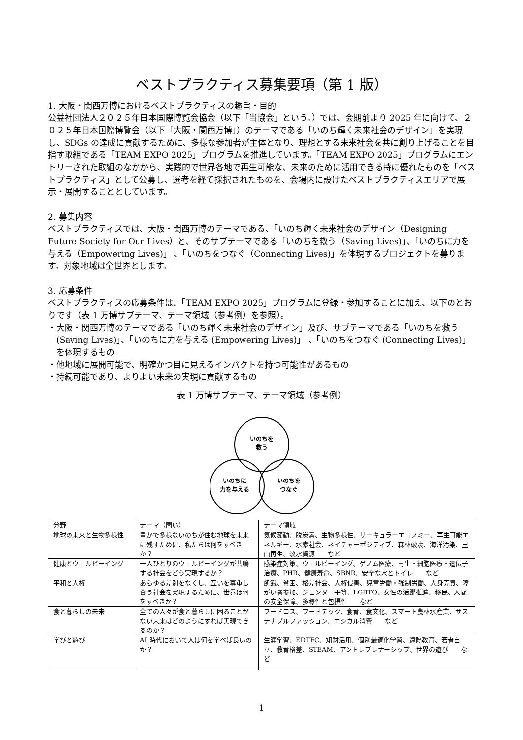ベストプラクティス募集要項（第 1 版）
1. 大阪・関西万博におけるベストプラクティスの趣旨・目的
公益社団法人２０２５年日本国際博覧会協会（以下「当協会」という。）では、会期前より 2025 年に向けて、２０２５年日本国際博覧会（以下「大阪・関西万博」）のテーマである「いのち輝く未来社会のデザイン」を実現し、SDGs の達成に貢献するために、多様な参加者が主体となり、理想とする未来社会を共に創り上げることを目指す取組である「TEAM EXPO 2025」プログラムを推進しています。「TEAM EXPO 2025」プログラムにエントリーされた取組のなかから、実践的で世界各地で再生可能な、未来のために活用できる特に優れたものを「ベストプラクティス」として公募し、選考を経て採択されたものを、会場内に設けたベストプラクティスエリアで展示・展開することとしています。
2. 募集内容
ベストプラクティスでは、大阪・関西万博のテーマである、「いのち輝く未来社会のデザイン（Designing Future Society for Our Lives）と、そのサブテーマである「いのちを救う（Saving Lives)」、「いのちに力を与える（Empowering Lives)」 、「いのちをつなぐ（Connecting Lives)」を体現するプロジェクトを募ります。対象地域は全世界とします。
3. 応募条件
ベストプラクティスの応募条件は、「TEAM EXPO 2025」プログラムに登録・参加することに加え、以下のとおりです（表 1 万博サブテーマ、テーマ領域（参考例）を参照）。
・大阪・関西万博のテーマである「いのち輝く未来社会のデザイン」及び、サブテーマである「いのちを救う (Saving Lives)」、「いのちに力を与える (Empowering Lives)」 、「いのちをつなぐ (Connecting Lives)」を体現するもの
・他地域に展開可能で、明確かつ目に見えるインパクトを持つ可能性があるもの
・持続可能であり、よりよい未来の実現に貢献するもの
表 1 万博サブテーマ、テーマ領域（参考例）
いのちを
救う
いのちに
力を与える
いのちを
つなぐ
| 分野 | テーマ（問い） | テーマ領域 |
| --- | --- | --- |
| 地球の未来と生物多様性 | 豊かで多様ないのちが住む地球を未来に残すために、私たちは何をすべきか？ | 気候変動、脱炭素、生物多様性、サーキュラーエコノミー、再生可能エネルギー、水素社会、ネイチャーポジティブ、森林破壊、海洋汚染、里山再生、淡水資源 など |
| 健康とウェルビーイング | 一人ひとりのウェルビーイングが共鳴する社会をどう実現するか？ | 感染症対策、ウェルビーイング、ゲノム医療、再生・細胞医療・遺伝子治療、PHR、健康寿命、SBNR、安全な水とトイレ など |
| 平和と人権 | あらゆる差別をなくし、互いを尊重し合う社会を実現するために、世界は何をすべきか？ | 飢餓、貧困、格差社会、人権侵害、児童労働・強制労働、人身売買、障がい者参加、ジェンダー平等、LGBTQ、女性の活躍推進、移民、人間の安全保障、多様性と包摂性 など |
| 食と暮らしの未来 | 全ての人々が食と暮らしに困ることがない未来はどのようにすれば実現できるのか？ | フードロス、フードテック、食育、食文化、スマート農林水産業、サステナブルファッション、エシカル消費 など |
| 学びと遊び | AI 時代において人は何を学べば良いのか？ | 生涯学習、EDTEC、知財活用、個別最適化学習、遠隔教育、若者自立、教育格差、STEAM、アントレプレナーシップ、世界の遊び など |
1